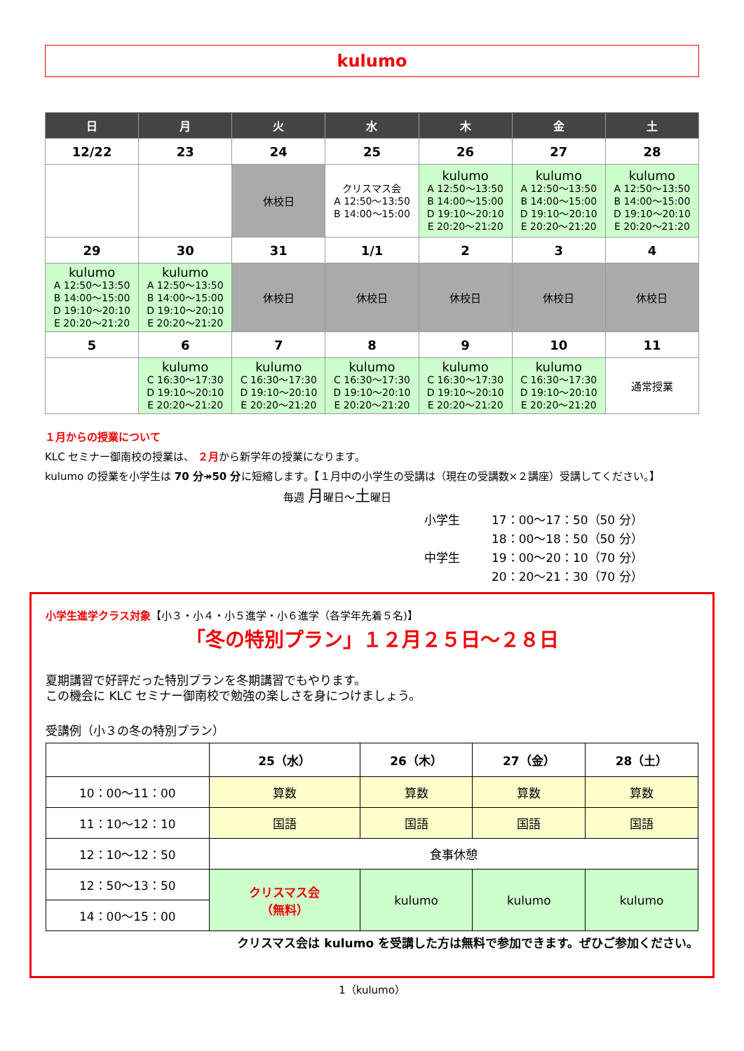kulumo
| 日 | 月 | 火 | 水 | 木 | 金 | 土 |
| --- | --- | --- | --- | --- | --- | --- |
| 12/22 | 23 | 24 | 25 | 26 | 27 | 28 |
| | | 休校日 | クリスマス会 A 12:50～13:50 B 14:00～15:00 | kulumo A 12:50～13:50 B 14:00～15:00 D 19:10～20:10 E 20:20～21:20 | kulumo A 12:50～13:50 B 14:00～15:00 D 19:10～20:10 E 20:20～21:20 | kulumo A 12:50～13:50 B 14:00～15:00 D 19:10～20:10 E 20:20～21:20 |
| 29 | 30 | 31 | 1/1 | 2 | 3 | 4 |
| kulumo A 12:50～13:50 B 14:00～15:00 D 19:10～20:10 E 20:20～21:20 | kulumo A 12:50～13:50 B 14:00～15:00 D 19:10～20:10 E 20:20～21:20 | 休校日 | 休校日 | 休校日 | 休校日 | 休校日 |
| 5 | 6 | 7 | 8 | 9 | 10 | 11 |
| | kulumo C 16:30～17:30 D 19:10～20:10 E 20:20～21:20 | kulumo C 16:30～17:30 D 19:10～20:10 E 20:20～21:20 | kulumo C 16:30～17:30 D 19:10～20:10 E 20:20～21:20 | kulumo C 16:30～17:30 D 19:10～20:10 E 20:20～21:20 | kulumo C 16:30～17:30 D 19:10～20:10 E 20:20～21:20 | 通常授業 |
１月からの授業について
KLC セミナー御南校の授業は、 ２月から新学年の授業になります。
kulumo の授業を小学生は 70 分↠50 分に短縮します。【１月中の小学生の受講は（現在の受講数×２講座）受講してください。】
毎週 月曜日～土曜日
| 小学生 | 17：00～17：50（50 分） |
| | 18：00～18：50（50 分） |
| 中学生 | 19：00～20：10（70 分） |
| | 20：20～21：30（70 分） |
小学生進学クラス対象【小３・小４・小５進学・小６進学（各学年先着５名)】
「冬の特別プラン」１２月２５日～２８日
夏期講習で好評だった特別プランを冬期講習でもやります。
この機会に KLC セミナー御南校で勉強の楽しさを身につけましょう。
受講例（小３の冬の特別プラン）
| | 25（水） | 26（木） | 27（金） | 28（土） |
| 10：00～11：00 | 算数 | 算数 | 算数 | 算数 |
| 11：10～12：10 | 国語 | 国語 | 国語 | 国語 |
| 12：10～12：50 | 食事休憩 | | | |
| 12：50～13：50 | クリスマス会 （無料） | kulumo | kulumo | kulumo |
| 14：00～15：00 | | | | |
クリスマス会は kulumo を受講した方は無料で参加できます。ぜひご参加ください。
1（kulumo）